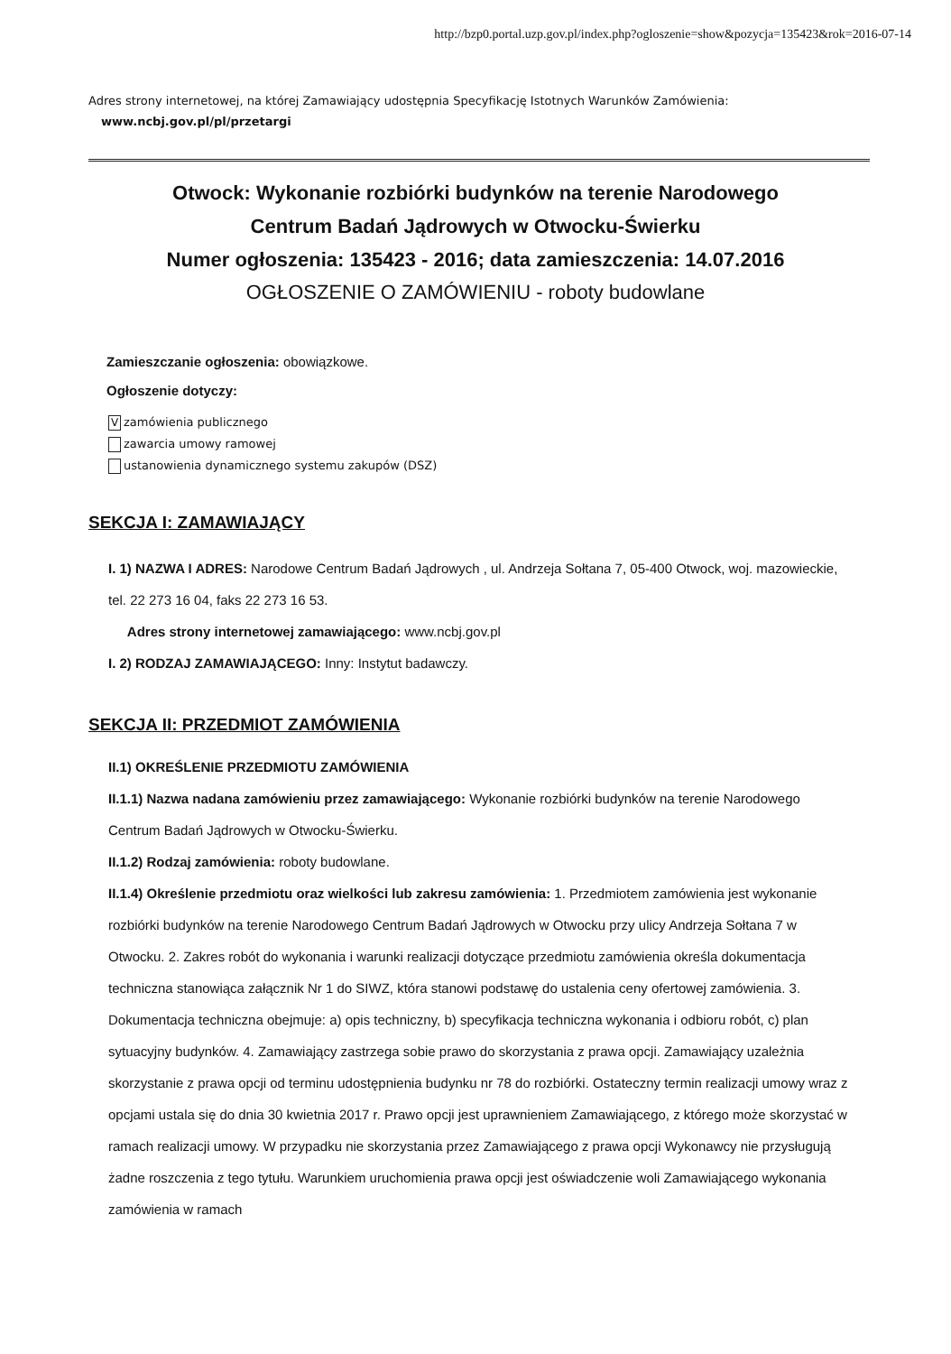http://bzp0.portal.uzp.gov.pl/index.php?ogloszenie=show&pozycja=135423&rok=2016-07-14
Adres strony internetowej, na której Zamawiający udostępnia Specyfikację Istotnych Warunków Zamówienia:
www.ncbj.gov.pl/pl/przetargi
Otwock: Wykonanie rozbiórki budynków na terenie Narodowego
Centrum Badań Jądrowych w Otwocku-Świerku
Numer ogłoszenia: 135423 - 2016; data zamieszczenia: 14.07.2016
OGŁOSZENIE O ZAMÓWIENIU - roboty budowlane
Zamieszczanie ogłoszenia: obowiązkowe.
Ogłoszenie dotyczy:
Vzamówienia publicznego
zawarcia umowy ramowej
ustanowienia dynamicznego systemu zakupów (DSZ)
SEKCJA I: ZAMAWIAJĄCY
I. 1) NAZWA I ADRES: Narodowe Centrum Badań Jądrowych , ul. Andrzeja Sołtana 7, 05-400 Otwock, woj. mazowieckie, tel. 22 273 16 04, faks 22 273 16 53.
Adres strony internetowej zamawiającego: www.ncbj.gov.pl
I. 2) RODZAJ ZAMAWIAJĄCEGO: Inny: Instytut badawczy.
SEKCJA II: PRZEDMIOT ZAMÓWIENIA
II.1) OKREŚLENIE PRZEDMIOTU ZAMÓWIENIA
II.1.1) Nazwa nadana zamówieniu przez zamawiającego: Wykonanie rozbiórki budynków na terenie Narodowego Centrum Badań Jądrowych w Otwocku-Świerku.
II.1.2) Rodzaj zamówienia: roboty budowlane.
II.1.4) Określenie przedmiotu oraz wielkości lub zakresu zamówienia: 1. Przedmiotem zamówienia jest wykonanie rozbiórki budynków na terenie Narodowego Centrum Badań Jądrowych w Otwocku przy ulicy Andrzeja Sołtana 7 w Otwocku. 2. Zakres robót do wykonania i warunki realizacji dotyczące przedmiotu zamówienia określa dokumentacja techniczna stanowiąca załącznik Nr 1 do SIWZ, która stanowi podstawę do ustalenia ceny ofertowej zamówienia. 3. Dokumentacja techniczna obejmuje: a) opis techniczny, b) specyfikacja techniczna wykonania i odbioru robót, c) plan sytuacyjny budynków. 4. Zamawiający zastrzega sobie prawo do skorzystania z prawa opcji. Zamawiający uzależnia skorzystanie z prawa opcji od terminu udostępnienia budynku nr 78 do rozbiórki. Ostateczny termin realizacji umowy wraz z opcjami ustala się do dnia 30 kwietnia 2017 r. Prawo opcji jest uprawnieniem Zamawiającego, z którego może skorzystać w ramach realizacji umowy. W przypadku nie skorzystania przez Zamawiającego z prawa opcji Wykonawcy nie przysługują żadne roszczenia z tego tytułu. Warunkiem uruchomienia prawa opcji jest oświadczenie woli Zamawiającego wykonania zamówienia w ramach